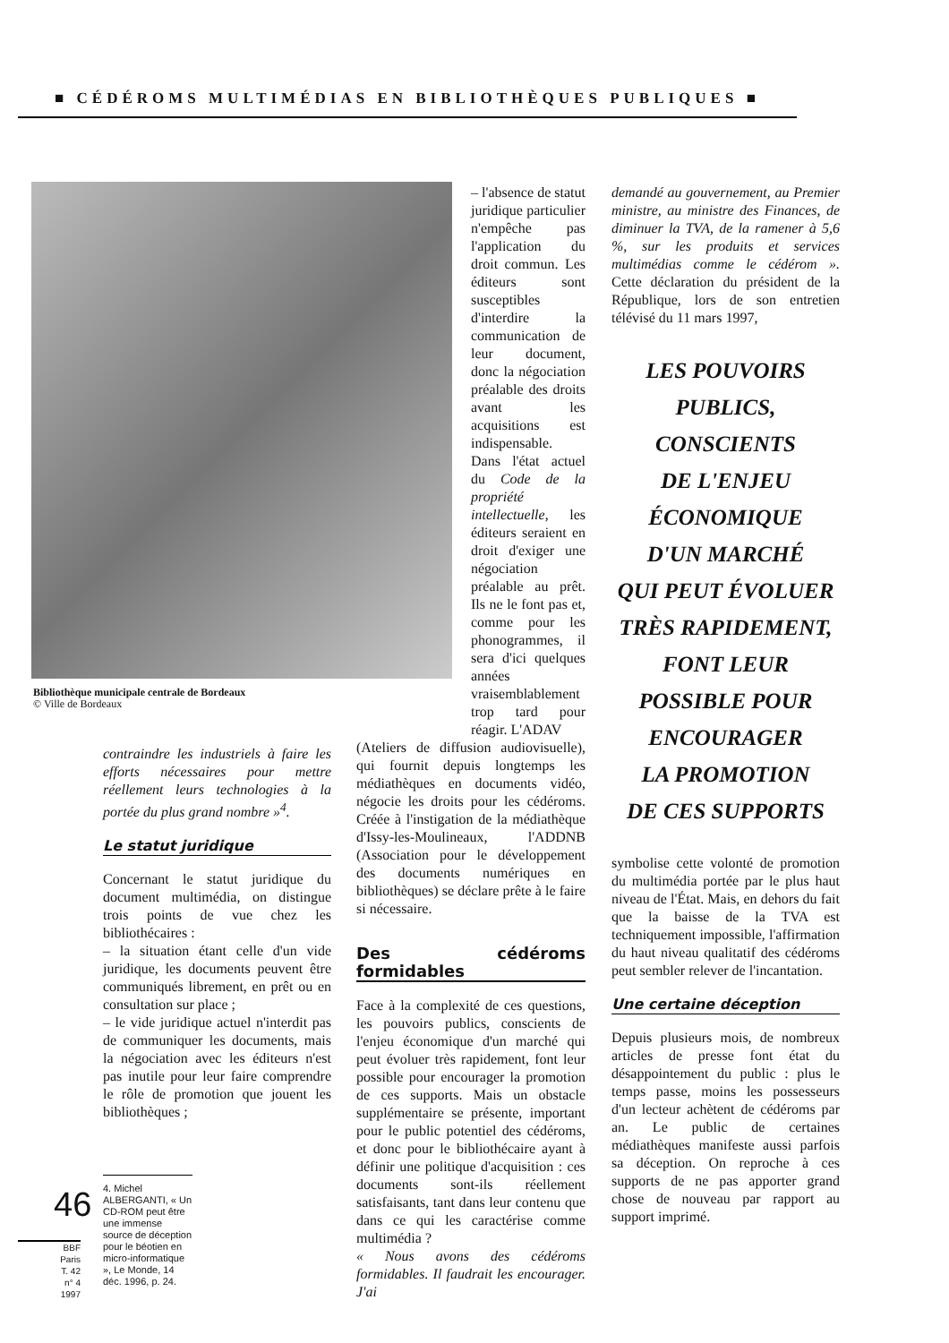■ CÉDÉROMS MULTIMÉDIAS EN BIBLIOTHÈQUES PUBLIQUES ■
Bibliothèque municipale centrale de Bordeaux
© Ville de Bordeaux
contraindre les industriels à faire les efforts nécessaires pour mettre réellement leurs technologies à la portée du plus grand nombre »<sup>4</sup>.
Le statut juridique
Concernant le statut juridique du document multimédia, on distingue trois points de vue chez les bibliothécaires :
– la situation étant celle d'un vide juridique, les documents peuvent être communiqués librement, en prêt ou en consultation sur place ;
– le vide juridique actuel n'interdit pas de communiquer les documents, mais la négociation avec les éditeurs n'est pas inutile pour leur faire comprendre le rôle de promotion que jouent les bibliothèques ;
4. Michel ALBERGANTI, « Un CD-ROM peut être une immense source de déception pour le béotien en micro-informatique », Le Monde, 14 déc. 1996, p. 24.
46
BBF
Paris
T. 42
n° 4
1997
– l'absence de statut juridique particulier n'empêche pas l'application du droit commun. Les éditeurs sont susceptibles d'interdire la communication de leur document, donc la négociation préalable des droits avant les acquisitions est indispensable.
Dans l'état actuel du Code de la propriété intellectuelle, les éditeurs seraient en droit d'exiger une négociation préalable au prêt. Ils ne le font pas et, comme pour les phonogrammes, il sera d'ici quelques années vraisemblablement trop tard pour réagir. L'ADAV
(Ateliers de diffusion audiovisuelle), qui fournit depuis longtemps les médiathèques en documents vidéo, négocie les droits pour les cédéroms. Créée à l'instigation de la médiathèque d'Issy-les-Moulineaux, l'ADDNB (Association pour le développement des documents numériques en bibliothèques) se déclare prête à le faire si nécessaire.
Des cédéroms formidables
Face à la complexité de ces questions, les pouvoirs publics, conscients de l'enjeu économique d'un marché qui peut évoluer très rapidement, font leur possible pour encourager la promotion de ces supports. Mais un obstacle supplémentaire se présente, important pour le public potentiel des cédéroms, et donc pour le bibliothécaire ayant à définir une politique d'acquisition : ces documents sont-ils réellement satisfaisants, tant dans leur contenu que dans ce qui les caractérise comme multimédia ?
« Nous avons des cédéroms formidables. Il faudrait les encourager. J'ai
demandé au gouvernement, au Premier ministre, au ministre des Finances, de diminuer la TVA, de la ramener à 5,6 %, sur les produits et services multimédias comme le cédérom ». Cette déclaration du président de la République, lors de son entretien télévisé du 11 mars 1997,
LES POUVOIRS
PUBLICS,
CONSCIENTS
DE L'ENJEU
ÉCONOMIQUE
D'UN MARCHÉ
QUI PEUT ÉVOLUER
TRÈS RAPIDEMENT,
FONT LEUR
POSSIBLE POUR
ENCOURAGER
LA PROMOTION
DE CES SUPPORTS
symbolise cette volonté de promotion du multimédia portée par le plus haut niveau de l'État. Mais, en dehors du fait que la baisse de la TVA est techniquement impossible, l'affirmation du haut niveau qualitatif des cédéroms peut sembler relever de l'incantation.
Une certaine déception
Depuis plusieurs mois, de nombreux articles de presse font état du désappointement du public : plus le temps passe, moins les possesseurs d'un lecteur achètent de cédéroms par an. Le public de certaines médiathèques manifeste aussi parfois sa déception. On reproche à ces supports de ne pas apporter grand chose de nouveau par rapport au support imprimé.